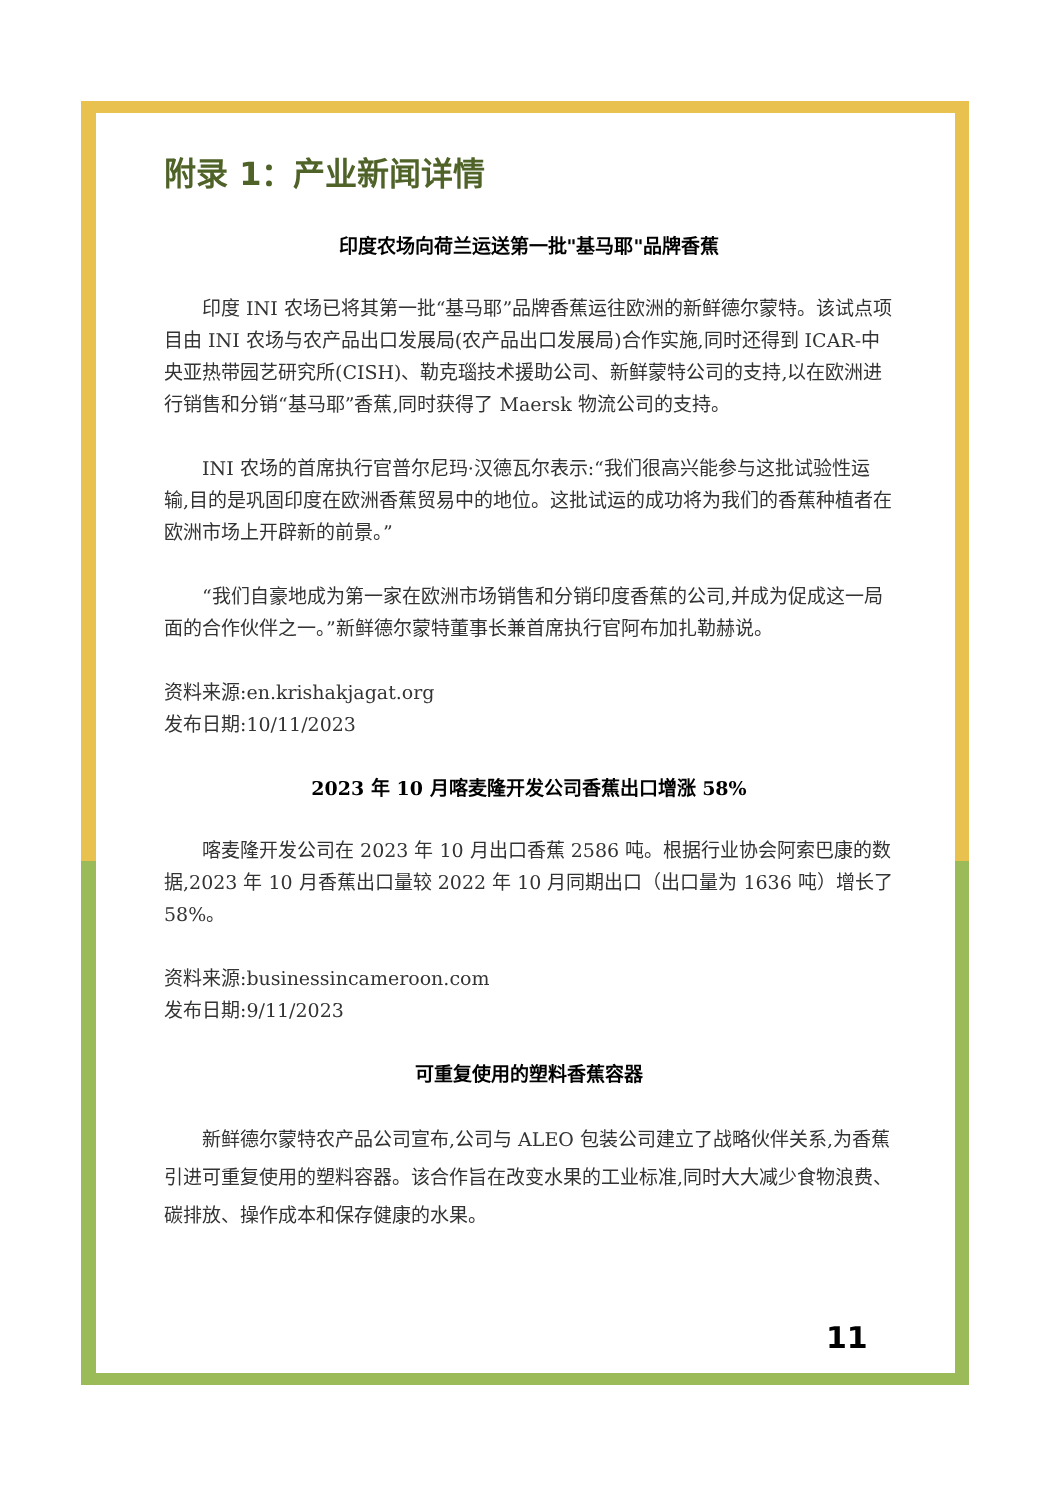附录 1：产业新闻详情
印度农场向荷兰运送第一批"基马耶"品牌香蕉
印度 INI 农场已将其第一批“基马耶”品牌香蕉运往欧洲的新鲜德尔蒙特。该试点项目由 INI 农场与农产品出口发展局(农产品出口发展局)合作实施,同时还得到 ICAR-中央亚热带园艺研究所(CISH)、勒克瑙技术援助公司、新鲜蒙特公司的支持,以在欧洲进行销售和分销“基马耶”香蕉,同时获得了 Maersk 物流公司的支持。
INI 农场的首席执行官普尔尼玛·汉德瓦尔表示:“我们很高兴能参与这批试验性运输,目的是巩固印度在欧洲香蕉贸易中的地位。这批试运的成功将为我们的香蕉种植者在欧洲市场上开辟新的前景。”
“我们自豪地成为第一家在欧洲市场销售和分销印度香蕉的公司,并成为促成这一局面的合作伙伴之一。”新鲜德尔蒙特董事长兼首席执行官阿布加扎勒赫说。
资料来源:en.krishakjagat.org
发布日期:10/11/2023
2023 年 10 月喀麦隆开发公司香蕉出口增涨 58%
喀麦隆开发公司在 2023 年 10 月出口香蕉 2586 吨。根据行业协会阿索巴康的数据,2023 年 10 月香蕉出口量较 2022 年 10 月同期出口（出口量为 1636 吨）增长了 58%。
资料来源:businessincameroon.com
发布日期:9/11/2023
可重复使用的塑料香蕉容器
新鲜德尔蒙特农产品公司宣布,公司与 ALEO 包装公司建立了战略伙伴关系,为香蕉引进可重复使用的塑料容器。该合作旨在改变水果的工业标准,同时大大减少食物浪费、碳排放、操作成本和保存健康的水果。
11